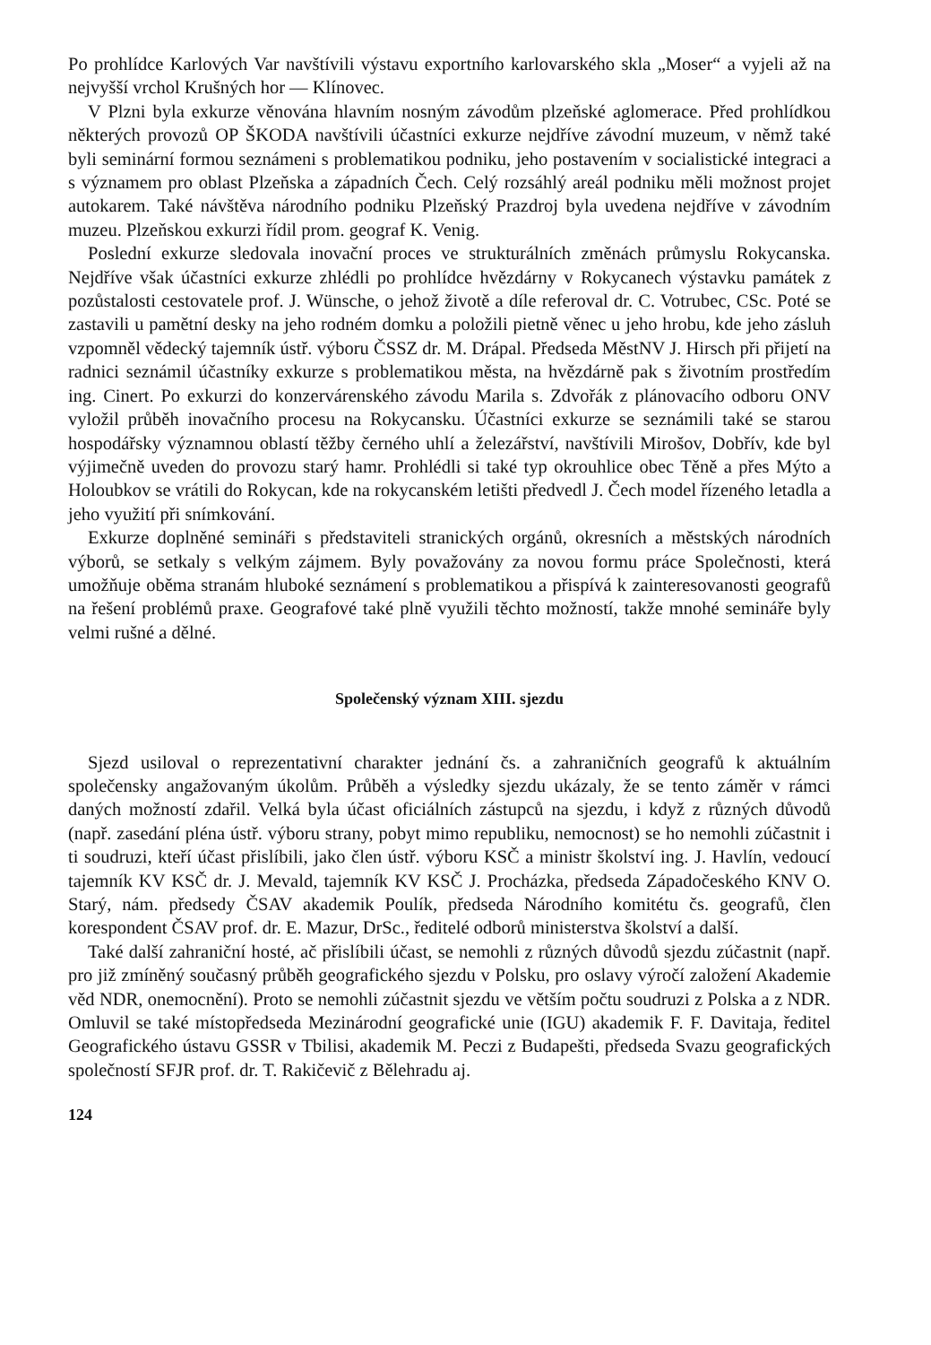Po prohlídce Karlových Var navštívili výstavu exportního karlovarského skla „Moser“ a vyjeli až na nejvyšší vrchol Krušných hor — Klínovec.
V Plzni byla exkurze věnována hlavním nosným závodům plzeňské aglomerace. Před prohlídkou některých provozů OP ŠKODA navštívili účastníci exkurze nejdříve závodní muzeum, v němž také byli seminární formou seznámeni s problematikou podniku, jeho postavením v socialistické integraci a s významem pro oblast Plzeňska a západních Čech. Celý rozsáhlý areál podniku měli možnost projet autokarem. Také návštěva národního podniku Plzeňský Prazdroj byla uvedena nejdříve v závodním muzeu. Plzeňskou exkurzi řídil prom. geograf K. Venig.
Poslední exkurze sledovala inovační proces ve strukturálních změnách průmyslu Rokycanska. Nejdříve však účastníci exkurze zhlédli po prohlídce hvězdárny v Rokycanech výstavku památek z pozůstalosti cestovatele prof. J. Wünsche, o jehož životě a díle referoval dr. C. Votrubec, CSc. Poté se zastavili u pamětní desky na jeho rodném domku a položili pietně věnec u jeho hrobu, kde jeho zásluh vzpomněl vědecký tajemník ústř. výboru ČSSZ dr. M. Drápal. Předseda MěstNV J. Hirsch při přijetí na radnici seznámil účastníky exkurze s problematikou města, na hvězdárně pak s životním prostředím ing. Cinert. Po exkurzi do konzervárenského závodu Marila s. Zdvořák z plánovacího odboru ONV vyložil průběh inovačního procesu na Rokycansku. Účastníci exkurze se seznámili také se starou hospodářsky významnou oblastí těžby černého uhlí a železářství, navštívili Mirošov, Dobřív, kde byl výjimečně uveden do provozu starý hamr. Prohlédli si také typ okrouhlice obec Těně a přes Mýto a Holoubkov se vrátili do Rokycan, kde na rokycanském letišti předvedl J. Čech model řízeného letadla a jeho využití při snímkování.
Exkurze doplněné semináři s představiteli stranických orgánů, okresních a městských národních výborů, se setkaly s velkým zájmem. Byly považovány za novou formu práce Společnosti, která umožňuje oběma stranám hluboké seznámení s problematikou a přispívá k zainteresovanosti geografů na řešení problémů praxe. Geografové také plně využili těchto možností, takže mnohé semináře byly velmi rušné a dělné.
Společenský význam XIII. sjezdu
Sjezd usiloval o reprezentativní charakter jednání čs. a zahraničních geografů k aktuálním společensky angažovaným úkolům. Průběh a výsledky sjezdu ukázaly, že se tento záměr v rámci daných možností zdařil. Velká byla účast oficiálních zástupců na sjezdu, i když z různých důvodů (např. zasedání pléna ústř. výboru strany, pobyt mimo republiku, nemocnost) se ho nemohli zúčastnit i ti soudruzi, kteří účast přislíbili, jako člen ústř. výboru KSČ a ministr školství ing. J. Havlín, vedoucí tajemník KV KSČ dr. J. Mevald, tajemník KV KSČ J. Procházka, předseda Západočeského KNV O. Starý, nám. předsedy ČSAV akademik Poulík, předseda Národního komitétu čs. geografů, člen korespondent ČSAV prof. dr. E. Mazur, DrSc., ředitelé odborů ministerstva školství a další.
Také další zahraniční hosté, ač přislíbili účast, se nemohli z různých důvodů sjezdu zúčastnit (např. pro již zmíněný současný průběh geografického sjezdu v Polsku, pro oslavy výročí založení Akademie věd NDR, onemocnění). Proto se nemohli zúčastnit sjezdu ve větším počtu soudruzi z Polska a z NDR. Omluvil se také místopředseda Mezinárodní geografické unie (IGU) akademik F. F. Davitaja, ředitel Geografického ústavu GSSR v Tbilisi, akademik M. Peczi z Budapešti, předseda Svazu geografických společností SFJR prof. dr. T. Rakičevič z Bělehradu aj.
124